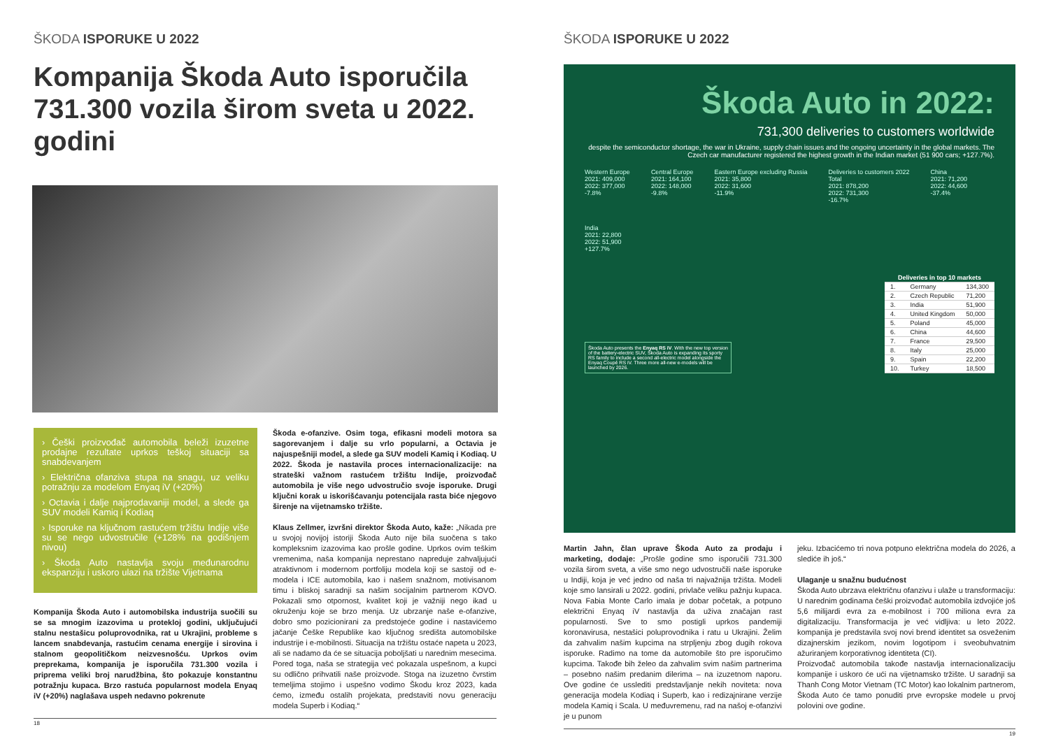ŠKODA ISPORUKE U 2022
Kompanija Škoda Auto isporučila 731.300 vozila širom sveta u 2022. godini
› Češki proizvođač automobila beleži izuzetne prodajne rezultate uprkos teškoj situaciji sa snabdevanjem
› Električna ofanziva stupa na snagu, uz veliku potražnju za modelom Enyaq iV (+20%)
› Octavia i dalje najprodavaniji model, a slede ga SUV modeli Kamiq i Kodiaq
› Isporuke na ključnom rastućem tržištu Indije više su se nego udvostručile (+128% na godišnjem nivou)
› Škoda Auto nastavlja svoju međunarodnu ekspanziju i uskoro ulazi na tržište Vijetnama
Kompanija Škoda Auto i automobilska industrija suočili su se sa mnogim izazovima u protekloj godini, uključujući stalnu nestašicu poluprovodnika, rat u Ukrajini, probleme s lancem snabdevanja, rastućim cenama energije i sirovina i stalnom geopolitičkom neizvesnošću. Uprkos ovim preprekama, kompanija je isporučila 731.300 vozila i priprema veliki broj narudžbina, što pokazuje konstantnu potražnju kupaca. Brzo rastuća popularnost modela Enyaq iV (+20%) naglašava uspeh nedavno pokrenute
Škoda e-ofanzive. Osim toga, efikasni modeli motora sa sagorevanjem i dalje su vrlo popularni, a Octavia je najuspešniji model, a slede ga SUV modeli Kamiq i Kodiaq. U 2022. Škoda je nastavila proces internacionalizacije: na strateški važnom rastućem tržištu Indije, proizvođač automobila je više nego udvostručio svoje isporuke. Drugi ključni korak u iskorišćavanju potencijala rasta biće njegovo širenje na vijetnamsko tržište.
Klaus Zellmer, izvršni direktor Škoda Auto, kaže: „Nikada pre u svojoj novijoj istoriji Škoda Auto nije bila suočena s tako kompleksnim izazovima kao prošle godine. Uprkos ovim teškim vremenima, naša kompanija neprestano napreduje zahvaljujući atraktivnom i modernom portfoliju modela koji se sastoji od e-modela i ICE automobila, kao i našem snažnom, motivisanom timu i bliskoj saradnji sa našim socijalnim partnerom KOVO. Pokazali smo otpornost, kvalitet koji je važniji nego ikad u okruženju koje se brzo menja. Uz ubrzanje naše e-ofanzive, dobro smo pozicionirani za predstojeće godine i nastavićemo jačanje Češke Republike kao ključnog središta automobilske industrije i e-mobilnosti. Situacija na tržištu ostaće napeta u 2023, ali se nadamo da će se situacija poboljšati u narednim mesecima. Pored toga, naša se strategija već pokazala uspešnom, a kupci su odlično prihvatili naše proizvode. Stoga na izuzetno čvrstim temeljima stojimo i uspešno vodimo Škodu kroz 2023, kada ćemo, između ostalih projekata, predstaviti novu generaciju modela Superb i Kodiaq.“
18
ŠKODA ISPORUKE U 2022
Škoda Auto in 2022:
731,300 deliveries to customers worldwide
despite the semiconductor shortage, the war in Ukraine, supply chain issues and the ongoing uncertainty in the global markets. The Czech car manufacturer registered the highest growth in the Indian market (51 900 cars; +127.7%).
Western Europe
2021: 409,000
2022: 377,000
-7.8%
Central Europe
2021: 164,100
2022: 148,000
-9.8%
Eastern Europe excluding Russia
2021: 35,800
2022: 31,600
-11.9%
Deliveries to customers 2022
Total
2021: 878,200
2022: 731,300
-16.7%
China
2021: 71,200
2022: 44,600
-37.4%
India
2021: 22,800
2022: 51,900
+127.7%
Škoda Auto presents the Enyaq RS iV. With the new top version of the battery-electric SUV, Škoda Auto is expanding its sporty RS family to include a second all-electric model alongside the Enyaq Coupé RS iV. Three more all-new e-models will be launched by 2026.
| Deliveries in top 10 markets | | |
| --- | --- | --- |
| 1. | Germany | 134,300 |
| 2. | Czech Republic | 71,200 |
| 3. | India | 51,900 |
| 4. | United Kingdom | 50,000 |
| 5. | Poland | 45,000 |
| 6. | China | 44,600 |
| 7. | France | 29,500 |
| 8. | Italy | 25,000 |
| 9. | Spain | 22,200 |
| 10. | Turkey | 18,500 |
Martin Jahn, član uprave Škoda Auto za prodaju i marketing, dodaje: „Prošle godine smo isporučili 731.300 vozila širom sveta, a više smo nego udvostručili naše isporuke u Indiji, koja je već jedno od naša tri najvažnija tržišta. Modeli koje smo lansirali u 2022. godini, privlače veliku pažnju kupaca. Nova Fabia Monte Carlo imala je dobar početak, a potpuno električni Enyaq iV nastavlja da uživa značajan rast popularnosti. Sve to smo postigli uprkos pandemiji koronavirusa, nestašici poluprovodnika i ratu u Ukrajini. Želim da zahvalim našim kupcima na strpljenju zbog dugih rokova isporuke. Radimo na tome da automobile što pre isporučimo kupcima. Takođe bih želeo da zahvalim svim našim partnerima – posebno našim predanim dilerima – na izuzetnom naporu. Ove godine će usslediti predstavljanje nekih noviteta: nova generacija modela Kodiaq i Superb, kao i redizajnirane verzije modela Kamiq i Scala. U međuvremenu, rad na našoj e-ofanzivi je u punom
jeku. Izbacićemo tri nova potpuno električna modela do 2026, a slediće ih još.“
Ulaganje u snažnu budućnost
Škoda Auto ubrzava električnu ofanzivu i ulaže u transformaciju: U narednim godinama češki proizvođač automobila izdvojiće još 5,6 milijardi evra za e-mobilnost i 700 miliona evra za digitalizaciju. Transformacija je već vidljiva: u leto 2022. kompanija je predstavila svoj novi brend identitet sa osveženim dizajnerskim jezikom, novim logotipom i sveobuhvatnim ažuriranjem korporativnog identiteta (CI).
Proizvođač automobila takođe nastavlja internacionalizaciju kompanije i uskoro će ući na vijetnamsko tržište. U saradnji sa Thanh Cong Motor Vietnam (TC Motor) kao lokalnim partnerom, Škoda Auto će tamo ponuditi prve evropske modele u prvoj polovini ove godine.
19